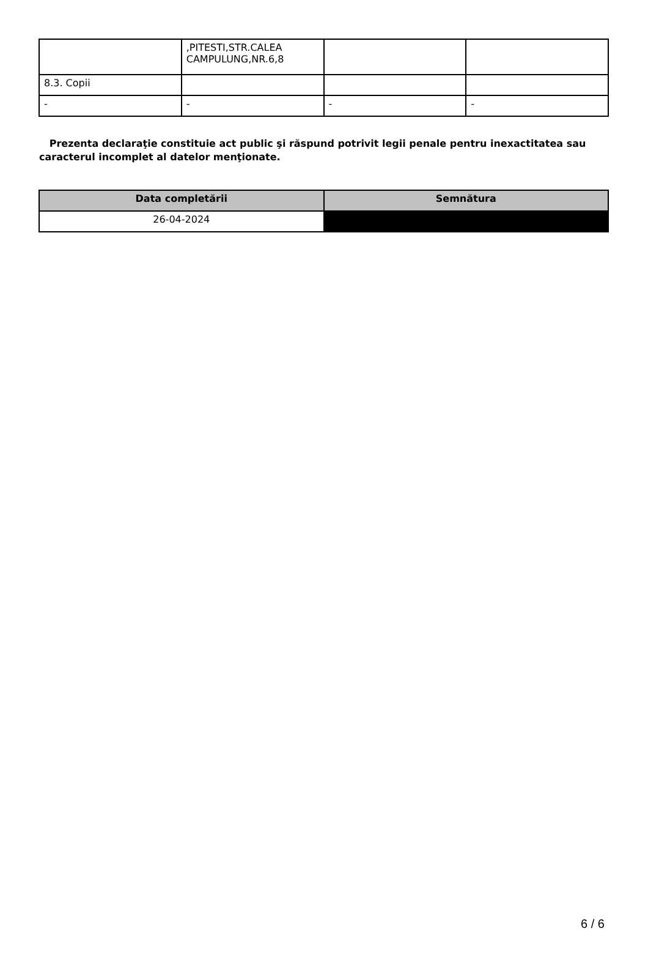| | ,PITESTI,STR.CALEA CAMPULUNG,NR.6,8 | | |
| 8.3. Copii | | | |
| - | - | - | - |
Prezenta declaraţie constituie act public şi răspund potrivit legii penale pentru inexactitatea sau caracterul incomplet al datelor menţionate.
| Data completării | Semnătura |
| --- | --- |
| 26-04-2024 | |
6 / 6